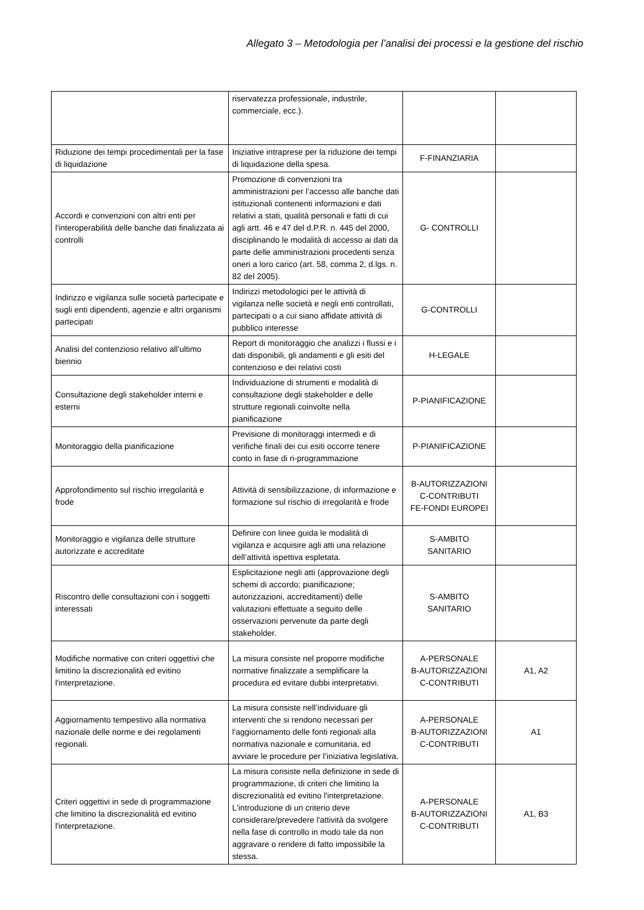Allegato 3 – Metodologia per l’analisi dei processi e la gestione del rischio
| | riservatezza professionale, industrile, commerciale, ecc.). | | |
| Riduzione dei tempi procedimentali per la fase di liquidazione | Iniziative intraprese per la riduzione dei tempi di liquidazione della spesa. | F-FINANZIARIA | |
| Accordi e convenzioni con altri enti per l'interoperabilità delle banche dati finalizzata ai controlli | Promozione di convenzioni tra amministrazioni per l’accesso alle banche dati istituzionali contenenti informazioni e dati relativi a stati, qualità personali e fatti di cui agli artt. 46 e 47 del d.P.R. n. 445 del 2000, disciplinando le modalità di accesso ai dati da parte delle amministrazioni procedenti senza oneri a loro carico (art. 58, comma 2, d.lgs. n. 82 del 2005). | G- CONTROLLI | |
| Indirizzo e vigilanza sulle società partecipate e sugli enti dipendenti, agenzie e altri organismi partecipati | Indirizzi metodologici per le attività di vigilanza nelle società e negli enti controllati, partecipati o a cui siano affidate attività di pubblico interesse | G-CONTROLLI | |
| Analisi del contenzioso relativo all’ultimo biennio | Report di monitoraggio che analizzi i flussi e i dati disponibili, gli andamenti e gli esiti del contenzioso e dei relativi costi | H-LEGALE | |
| Consultazione degli stakeholder interni e esterni | Individuazione di strumenti e modalità di consultazione degli stakeholder e delle strutture regionali coinvolte nella pianificazione | P-PIANIFICAZIONE | |
| Monitoraggio della pianificazione | Previsione di monitoraggi intermedi e di verifiche finali dei cui esiti occorre tenere conto in fase di ri-programmazione | P-PIANIFICAZIONE | |
| Approfondimento sul rischio irregolarità e frode | Attività di sensibilizzazione, di informazione e formazione sul rischio di irregolarità e frode | B-AUTORIZZAZIONI C-CONTRIBUTI FE-FONDI EUROPEI | |
| Monitoraggio e vigilanza delle strutture autorizzate e accreditate | Definire con linee guida le modalità di vigilanza e acquisire agli atti una relazione dell’attività ispettiva espletata. | S-AMBITO SANITARIO | |
| Riscontro delle consultazioni con i soggetti interessati | Esplicitazione negli atti (approvazione degli schemi di accordo; pianificazione; autorizzazioni, accreditamenti) delle valutazioni effettuate a seguito delle osservazioni pervenute da parte degli stakeholder. | S-AMBITO SANITARIO | |
| Modifiche normative con criteri oggettivi che limitino la discrezionalità ed evitino l'interpretazione. | La misura consiste nel proporre modifiche normative finalizzate a semplificare la procedura ed evitare dubbi interpretativi. | A-PERSONALE B-AUTORIZZAZIONI C-CONTRIBUTI | A1, A2 |
| Aggiornamento tempestivo alla normativa nazionale delle norme e dei regolamenti regionali. | La misura consiste nell’individuare gli interventi che si rendono necessari per l'aggiornamento delle fonti regionali alla normativa nazionale e comunitaria, ed avviare le procedure per l’iniziativa legislativa. | A-PERSONALE B-AUTORIZZAZIONI C-CONTRIBUTI | A1 |
| Criteri oggettivi in sede di programmazione che limitino la discrezionalità ed evitino l'interpretazione. | La misura consiste nella definizione in sede di programmazione, di criteri che limitino la discrezionalità ed evitino l'interpretazione. L'introduzione di un criterio deve considerare/prevedere l'attività da svolgere nella fase di controllo in modo tale da non aggravare o rendere di fatto impossibile la stessa. | A-PERSONALE B-AUTORIZZAZIONI C-CONTRIBUTI | A1, B3 |